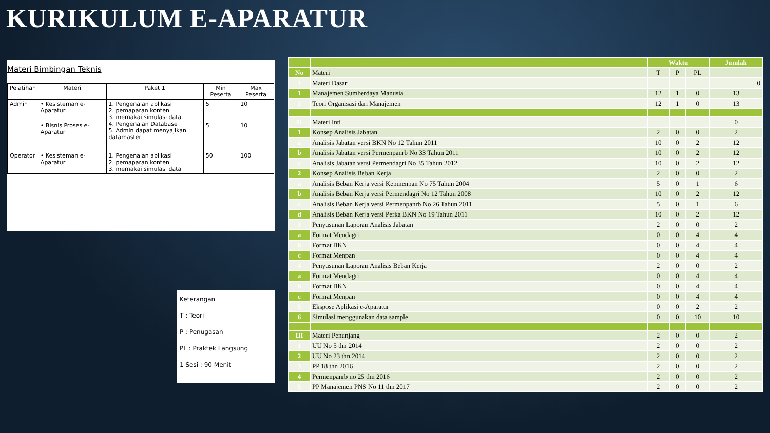KURIKULUM E-APARATUR
Materi Bimbingan Teknis
| Pelatihan | Materi | Paket 1 | Min Peserta | Max Peserta |
| --- | --- | --- | --- | --- |
| Admin | • Kesisteman e-Aparatur | 1. Pengenalan aplikasi 2. pemaparan konten 3. memakai simulasi data 4. Pengenalan Database 5. Admin dapat menyajikan datamaster | 5 | 10 |
| | • Bisnis Proses e-Aparatur | | 5 | 10 |
| Operator | • Kesisteman e-Aparatur | 1. Pengenalan aplikasi 2. pemaparan konten 3. memakai simulasi data | 50 | 100 |
Keterangan
T : Teori
P : Penugasan
PL : Praktek Langsung
1 Sesi : 90 Menit
| | | Waktu | | | Jumlah |
| No | Materi | T | P | PL | |
| I | Materi Dasar | | | | 0 |
| 1 | Manajemen Sumberdaya Manusia | 12 | 1 | 0 | 13 |
| 2 | Teori Organisasi dan Manajemen | 12 | 1 | 0 | 13 |
| II | Materi Inti | | | | 0 |
| 1 | Konsep Analisis Jabatan | 2 | 0 | 0 | 2 |
| a | Analisis Jabatan versi BKN No 12 Tahun 2011 | 10 | 0 | 2 | 12 |
| b | Analisis Jabatan versi Permenpanrb No 33 Tahun 2011 | 10 | 0 | 2 | 12 |
| c | Analisis Jabatan versi Permendagri No 35 Tahun 2012 | 10 | 0 | 2 | 12 |
| 2 | Konsep Analisis Beban Kerja | 2 | 0 | 0 | 2 |
| a | Analisis Beban Kerja versi Kepmenpan No 75 Tahun 2004 | 5 | 0 | 1 | 6 |
| b | Analisis Beban Kerja versi Permendagri No 12 Tahun 2008 | 10 | 0 | 2 | 12 |
| c | Analisis Beban Kerja versi Permenpanrb No 26 Tahun 2011 | 5 | 0 | 1 | 6 |
| d | Analisis Beban Kerja versi Perka BKN No 19 Tahun 2011 | 10 | 0 | 2 | 12 |
| 3 | Penyusunan Laporan Analisis Jabatan | 2 | 0 | 0 | 2 |
| a | Format Mendagri | 0 | 0 | 4 | 4 |
| b | Format BKN | 0 | 0 | 4 | 4 |
| c | Format Menpan | 0 | 0 | 4 | 4 |
| 4 | Penyusunan Laporan Analisis Beban Kerja | 2 | 0 | 0 | 2 |
| a | Format Mendagri | 0 | 0 | 4 | 4 |
| b | Format BKN | 0 | 0 | 4 | 4 |
| c | Format Menpan | 0 | 0 | 4 | 4 |
| 5 | Ekspose Aplikasi e-Aparatur | 0 | 0 | 2 | 2 |
| 6 | Simulasi menggunakan data sample | 0 | 0 | 10 | 10 |
| III | Materi Penunjang | 2 | 0 | 0 | 2 |
| 1 | UU No 5 thn 2014 | 2 | 0 | 0 | 2 |
| 2 | UU No 23 thn 2014 | 2 | 0 | 0 | 2 |
| 3 | PP 18 thn 2016 | 2 | 0 | 0 | 2 |
| 4 | Permenpanrb no 25 thn 2016 | 2 | 0 | 0 | 2 |
| 5 | PP Manajemen PNS No 11 thn 2017 | 2 | 0 | 0 | 2 |